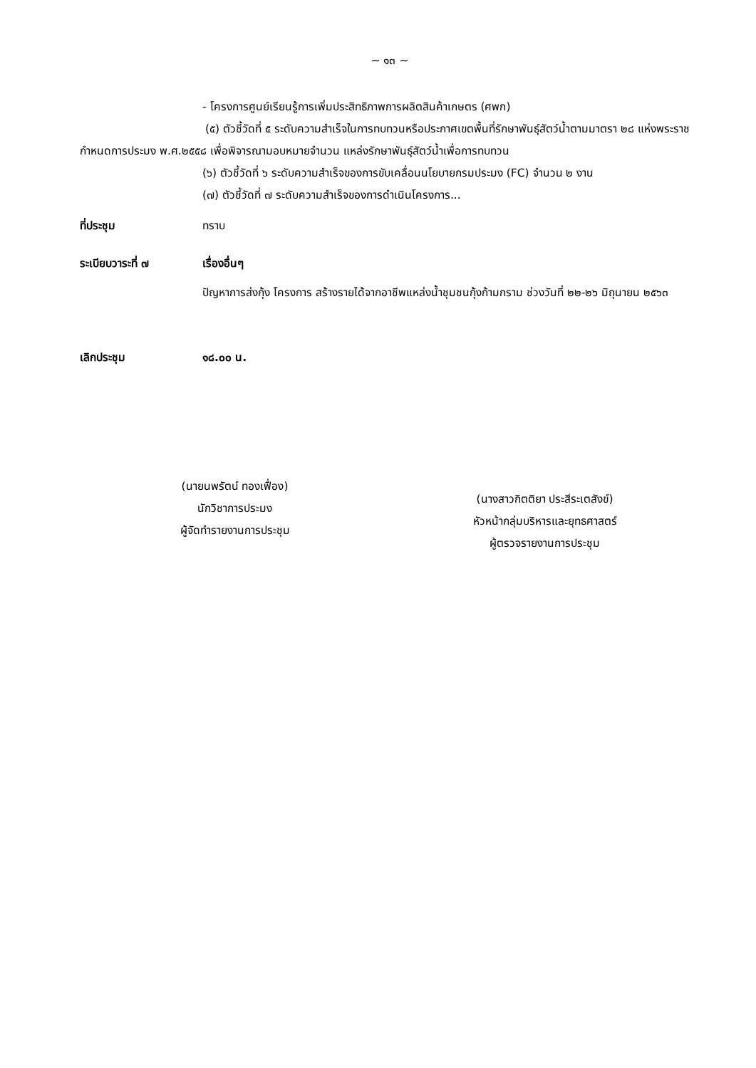~ ๑๓ ~
- โครงการศูนย์เรียนรู้การเพิ่มประสิทธิภาพการผลิตสินค้าเกษตร (ศพก)
(๕) ตัวชี้วัดที่ ๕ ระดับความสำเร็จในการทบทวนหรือประกาศเขตพื้นที่รักษาพันธุ์สัตว์น้ำตามมาตรา ๒๘ แห่งพระราชกำหนดการประมง พ.ศ.๒๕๕๘ เพื่อพิจารณามอบหมายจำนวน แหล่งรักษาพันธุ์สัตว์น้ำเพื่อการทบทวน
(๖) ตัวชี้วัดที่ ๖ ระดับความสำเร็จของการขับเคลื่อนนโยบายกรมประมง (FC) จำนวน ๒ งาน
(๗) ตัวชี้วัดที่ ๗ ระดับความสำเร็จของการดำเนินโครงการ...
ที่ประชุม ทราบ
ระเบียบวาระที่ ๗ เรื่องอื่นๆ
ปัญหาการส่งกุ้ง โครงการ สร้างรายได้จากอาชีพแหล่งน้ำชุมชนกุ้งก้ามกราม ช่วงวันที่ ๒๒-๒๖ มิถุนายน ๒๕๖๓
เลิกประชุม ๑๘.๐๐ น.
(นายนพรัตน์ ทองเฟื่อง)
นักวิชาการประมง
ผู้จัดทำรายงานการประชุม
(นางสาวกิตติยา ประสีระเตสังข์)
หัวหน้ากลุ่มบริหารและยุทธศาสตร์
ผู้ตรวจรายงานการประชุม